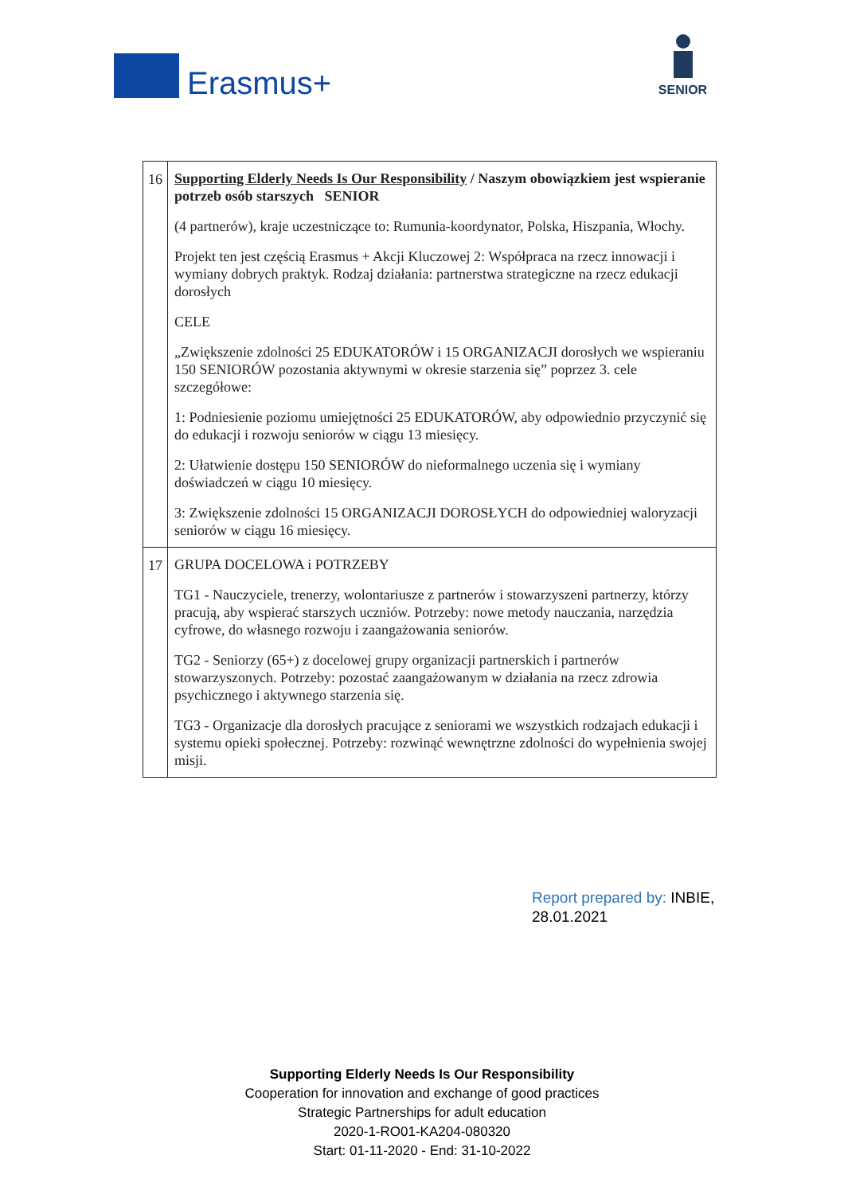Erasmus+
SENIOR
| 16 | Supporting Elderly Needs Is Our Responsibility / Naszym obowiązkiem jest wspieranie potrzeb osób starszych SENIOR (4 partnerów), kraje uczestniczące to: Rumunia-koordynator, Polska, Hiszpania, Włochy. Projekt ten jest częścią Erasmus + Akcji Kluczowej 2: Współpraca na rzecz innowacji i wymiany dobrych praktyk. Rodzaj działania: partnerstwa strategiczne na rzecz edukacji dorosłych CELE „Zwiększenie zdolności 25 EDUKATORÓW i 15 ORGANIZACJI dorosłych we wspieraniu 150 SENIORÓW pozostania aktywnymi w okresie starzenia się” poprzez 3. cele szczegółowe: 1: Podniesienie poziomu umiejętności 25 EDUKATORÓW, aby odpowiednio przyczynić się do edukacji i rozwoju seniorów w ciągu 13 miesięcy. 2: Ułatwienie dostępu 150 SENIORÓW do nieformalnego uczenia się i wymiany doświadczeń w ciągu 10 miesięcy. 3: Zwiększenie zdolności 15 ORGANIZACJI DOROSŁYCH do odpowiedniej waloryzacji seniorów w ciągu 16 miesięcy. |
| 17 | GRUPA DOCELOWA i POTRZEBY TG1 - Nauczyciele, trenerzy, wolontariusze z partnerów i stowarzyszeni partnerzy, którzy pracują, aby wspierać starszych uczniów. Potrzeby: nowe metody nauczania, narzędzia cyfrowe, do własnego rozwoju i zaangażowania seniorów. TG2 - Seniorzy (65+) z docelowej grupy organizacji partnerskich i partnerów stowarzyszonych. Potrzeby: pozostać zaangażowanym w działania na rzecz zdrowia psychicznego i aktywnego starzenia się. TG3 - Organizacje dla dorosłych pracujące z seniorami we wszystkich rodzajach edukacji i systemu opieki społecznej. Potrzeby: rozwinąć wewnętrzne zdolności do wypełnienia swojej misji. |
Report prepared by: INBIE,
28.01.2021
Supporting Elderly Needs Is Our Responsibility
Cooperation for innovation and exchange of good practices
Strategic Partnerships for adult education
2020-1-RO01-KA204-080320
Start: 01-11-2020 - End: 31-10-2022